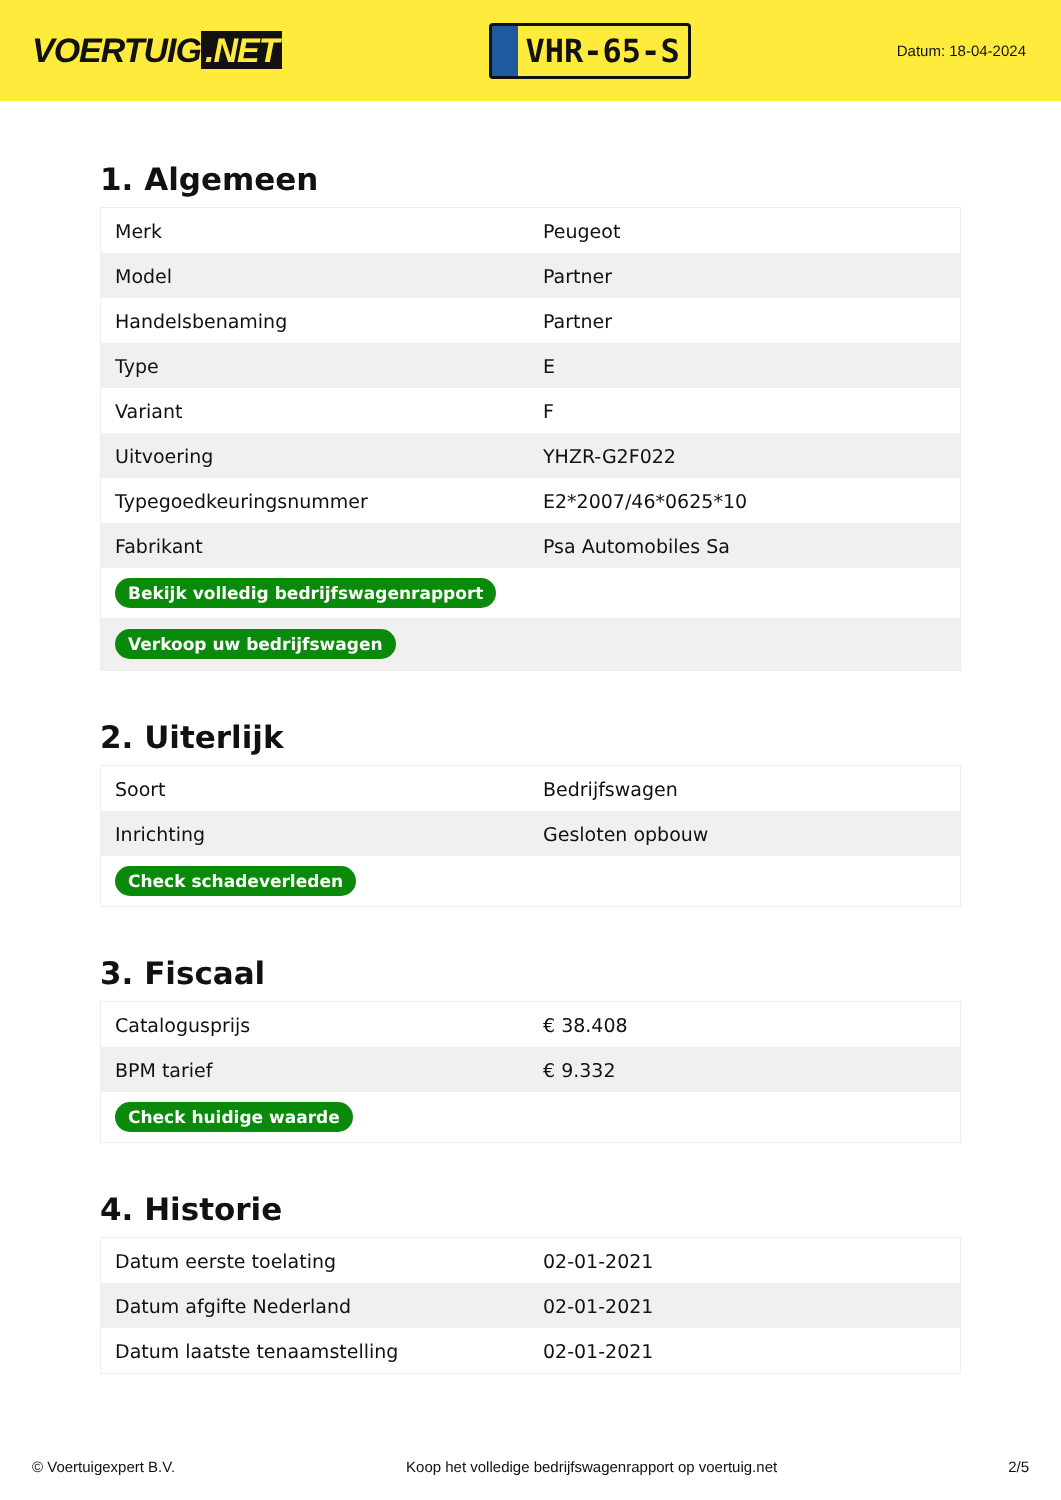VOERTUIG.NET
VHR-65-S
Datum: 18-04-2024
1. Algemeen
| Merk | Peugeot |
| Model | Partner |
| Handelsbenaming | Partner |
| Type | E |
| Variant | F |
| Uitvoering | YHZR-G2F022 |
| Typegoedkeuringsnummer | E2*2007/46*0625*10 |
| Fabrikant | Psa Automobiles Sa |
| Bekijk volledig bedrijfswagenrapport | |
| Verkoop uw bedrijfswagen | |
2. Uiterlijk
| Soort | Bedrijfswagen |
| Inrichting | Gesloten opbouw |
| Check schadeverleden | |
3. Fiscaal
| Catalogusprijs | € 38.408 |
| BPM tarief | € 9.332 |
| Check huidige waarde | |
4. Historie
| Datum eerste toelating | 02-01-2021 |
| Datum afgifte Nederland | 02-01-2021 |
| Datum laatste tenaamstelling | 02-01-2021 |
© Voertuigexpert B.V. Koop het volledige bedrijfswagenrapport op voertuig.net 2/5